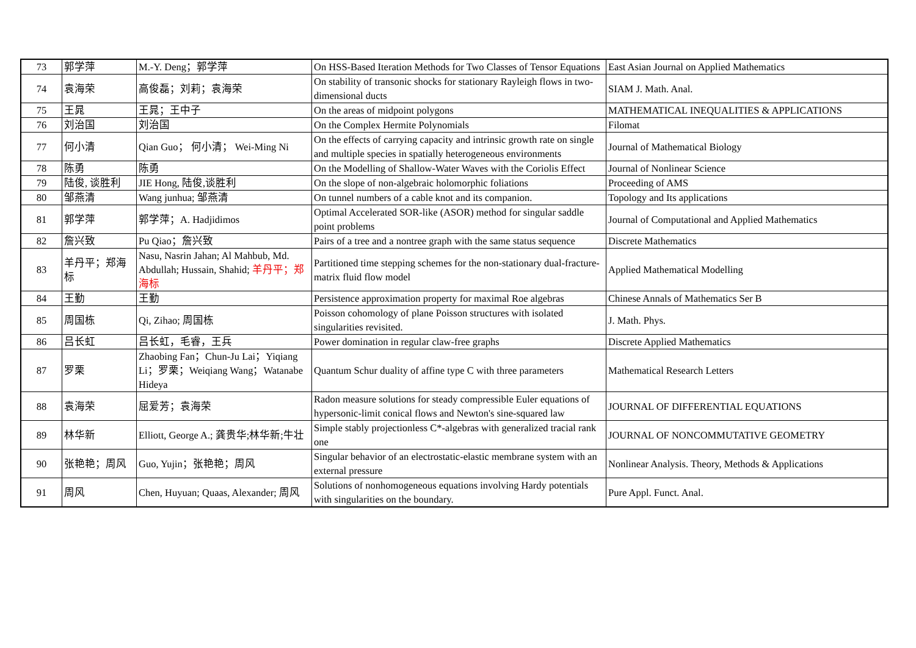| 73 | 郭学萍 | M.-Y. Deng；郭学萍 | On HSS-Based Iteration Methods for Two Classes of Tensor Equations | East Asian Journal on Applied Mathematics |
| 74 | 袁海荣 | 高俊磊；刘莉；袁海荣 | On stability of transonic shocks for stationary Rayleigh flows in two-dimensional ducts | SIAM J. Math. Anal. |
| 75 | 王晁 | 王晁；王中子 | On the areas of midpoint polygons | MATHEMATICAL INEQUALITIES & APPLICATIONS |
| 76 | 刘治国 | 刘治国 | On the Complex Hermite Polynomials | Filomat |
| 77 | 何小清 | Qian Guo； 何小清； Wei-Ming Ni | On the effects of carrying capacity and intrinsic growth rate on single and multiple species in spatially heterogeneous environments | Journal of Mathematical Biology |
| 78 | 陈勇 | 陈勇 | On the Modelling of Shallow-Water Waves with the Coriolis Effect | Journal of Nonlinear Science |
| 79 | 陆俊, 谈胜利 | JIE Hong, 陆俊,谈胜利 | On the slope of non-algebraic holomorphic foliations | Proceeding of AMS |
| 80 | 邹燕清 | Wang junhua; 邹燕清 | On tunnel numbers of a cable knot and its companion. | Topology and Its applications |
| 81 | 郭学萍 | 郭学萍；A. Hadjidimos | Optimal Accelerated SOR-like (ASOR) method for singular saddle point problems | Journal of Computational and Applied Mathematics |
| 82 | 詹兴致 | Pu Qiao；詹兴致 | Pairs of a tree and a nontree graph with the same status sequence | Discrete Mathematics |
| 83 | 羊丹平；郑海标 | Nasu, Nasrin Jahan; Al Mahbub, Md. Abdullah; Hussain, Shahid; 羊丹平；郑海标 | Partitioned time stepping schemes for the non-stationary dual-fracture-matrix fluid flow model | Applied Mathematical Modelling |
| 84 | 王勤 | 王勤 | Persistence approximation property for maximal Roe algebras | Chinese Annals of Mathematics Ser B |
| 85 | 周国栋 | Qi, Zihao; 周国栋 | Poisson cohomology of plane Poisson structures with isolated singularities revisited. | J. Math. Phys. |
| 86 | 吕长虹 | 吕长虹，毛睿，王兵 | Power domination in regular claw-free graphs | Discrete Applied Mathematics |
| 87 | 罗栗 | Zhaobing Fan；Chun-Ju Lai；Yiqiang Li；罗栗；Weiqiang Wang；Watanabe Hideya | Quantum Schur duality of affine type C with three parameters | Mathematical Research Letters |
| 88 | 袁海荣 | 屈爱芳；袁海荣 | Radon measure solutions for steady compressible Euler equations of hypersonic-limit conical flows and Newton's sine-squared law | JOURNAL OF DIFFERENTIAL EQUATIONS |
| 89 | 林华新 | Elliott, George A.; 龚贵华;林华新;牛壮 | Simple stably projectionless C*-algebras with generalized tracial rank one | JOURNAL OF NONCOMMUTATIVE GEOMETRY |
| 90 | 张艳艳；周风 | Guo, Yujin；张艳艳；周风 | Singular behavior of an electrostatic-elastic membrane system with an external pressure | Nonlinear Analysis. Theory, Methods & Applications |
| 91 | 周风 | Chen, Huyuan; Quaas, Alexander; 周风 | Solutions of nonhomogeneous equations involving Hardy potentials with singularities on the boundary. | Pure Appl. Funct. Anal. |